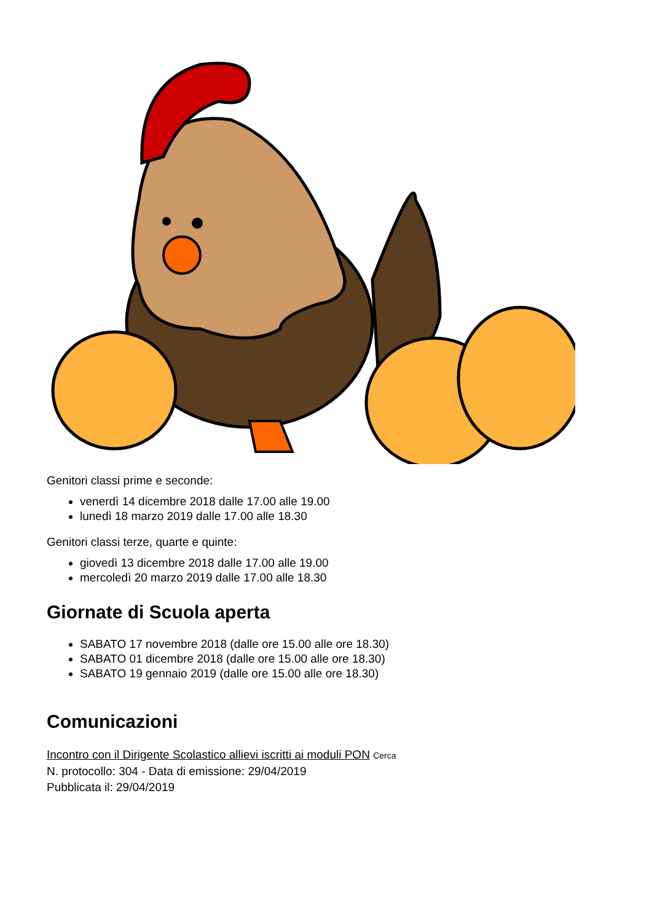Genitori classi prime e seconde:
venerdì 14 dicembre 2018 dalle 17.00 alle 19.00
lunedì 18 marzo 2019 dalle 17.00 alle 18.30
Genitori classi terze, quarte e quinte:
giovedì 13 dicembre 2018 dalle 17.00 alle 19.00
mercoledì 20 marzo 2019 dalle 17.00 alle 18.30
Giornate di Scuola aperta
SABATO 17 novembre 2018 (dalle ore 15.00 alle ore 18.30)
SABATO 01 dicembre 2018 (dalle ore 15.00 alle ore 18.30)
SABATO 19 gennaio 2019 (dalle ore 15.00 alle ore 18.30)
Comunicazioni
Incontro con il Dirigente Scolastico allievi iscritti ai moduli PON Cerca
N. protocollo: 304 - Data di emissione: 29/04/2019
Pubblicata il: 29/04/2019